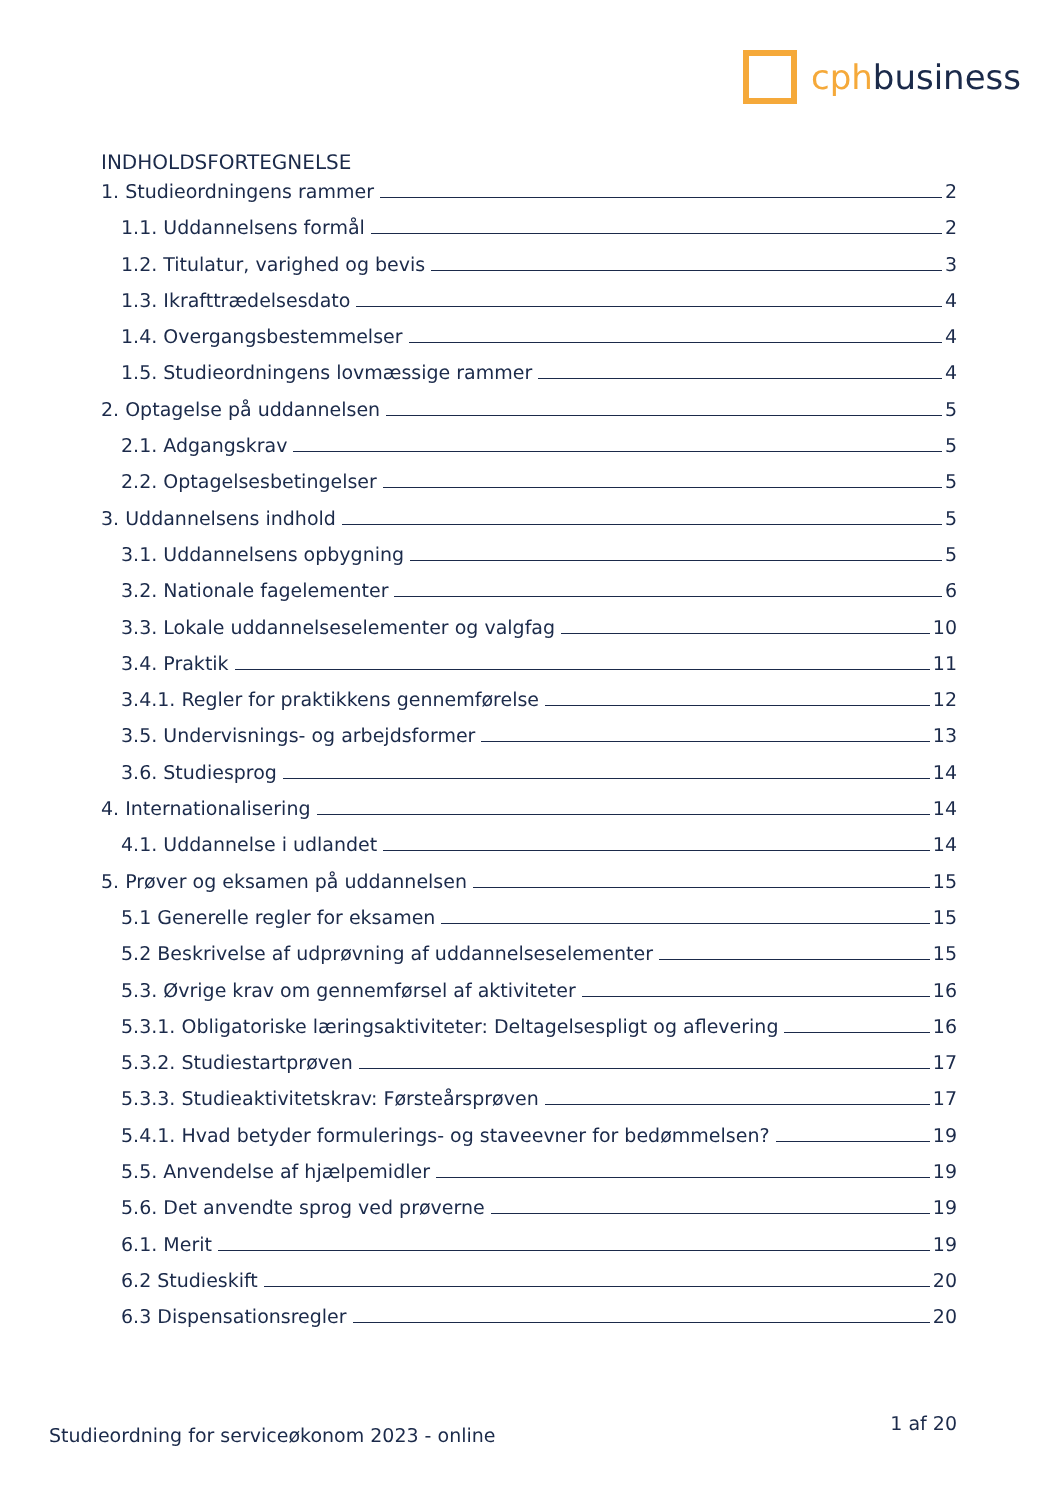cph business
INDHOLDSFORTEGNELSE
1. Studieordningens rammer 2
1.1. Uddannelsens formål 2
1.2. Titulatur, varighed og bevis 3
1.3. Ikrafttrædelsesdato 4
1.4. Overgangsbestemmelser 4
1.5. Studieordningens lovmæssige rammer 4
2. Optagelse på uddannelsen 5
2.1. Adgangskrav 5
2.2. Optagelsesbetingelser 5
3. Uddannelsens indhold 5
3.1. Uddannelsens opbygning 5
3.2. Nationale fagelementer 6
3.3. Lokale uddannelseselementer og valgfag 10
3.4. Praktik 11
3.4.1. Regler for praktikkens gennemførelse 12
3.5. Undervisnings- og arbejdsformer 13
3.6. Studiesprog 14
4. Internationalisering 14
4.1. Uddannelse i udlandet 14
5. Prøver og eksamen på uddannelsen 15
5.1 Generelle regler for eksamen 15
5.2 Beskrivelse af udprøvning af uddannelseselementer 15
5.3. Øvrige krav om gennemførsel af aktiviteter 16
5.3.1. Obligatoriske læringsaktiviteter: Deltagelsespligt og aflevering 16
5.3.2. Studiestartprøven 17
5.3.3. Studieaktivitetskrav: Førsteårsprøven 17
5.4.1. Hvad betyder formulerings- og staveevner for bedømmelsen? 19
5.5. Anvendelse af hjælpemidler 19
5.6. Det anvendte sprog ved prøverne 19
6.1. Merit 19
6.2 Studieskift 20
6.3 Dispensationsregler 20
Studieordning for serviceøkonom 2023 - online 1 af 20